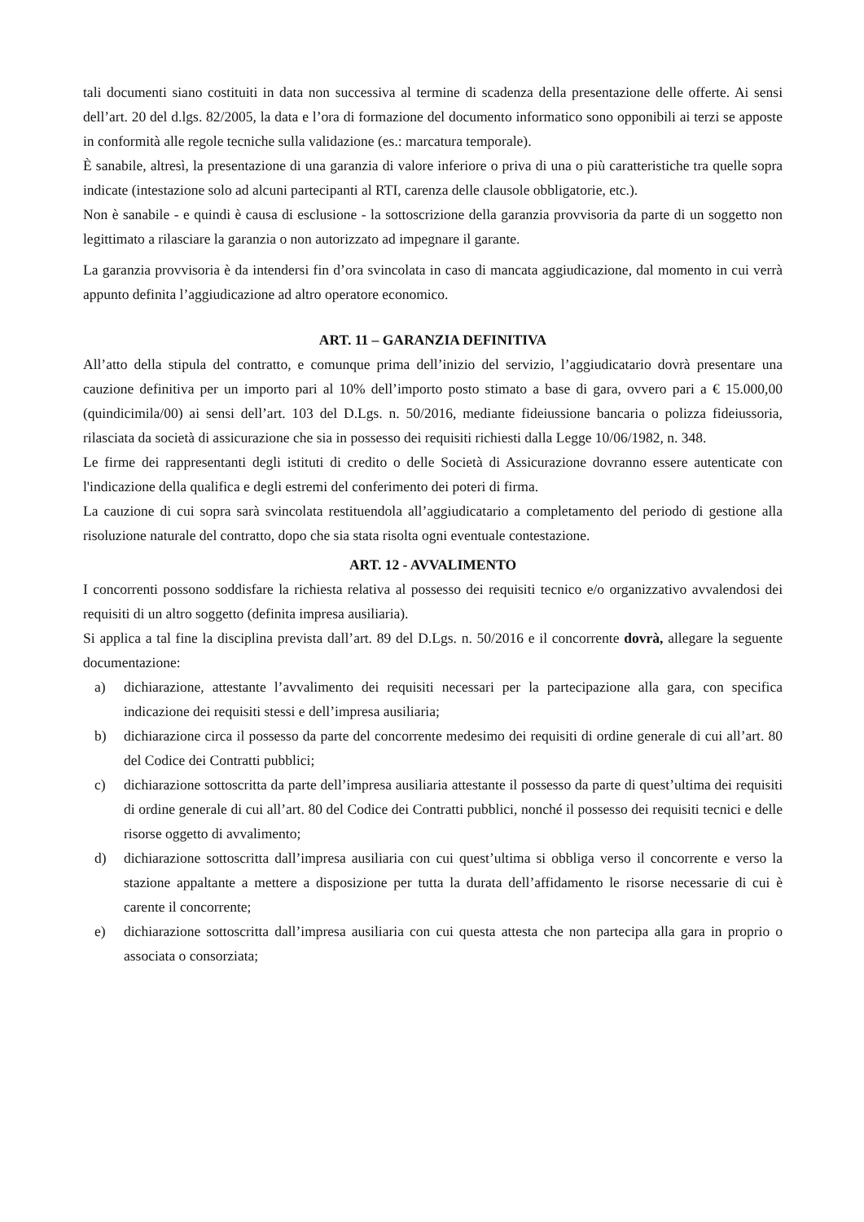tali documenti siano costituiti in data non successiva al termine di scadenza della presentazione delle offerte. Ai sensi dell’art. 20 del d.lgs. 82/2005, la data e l’ora di formazione del documento informatico sono opponibili ai terzi se apposte in conformità alle regole tecniche sulla validazione (es.: marcatura temporale).
È sanabile, altresì, la presentazione di una garanzia di valore inferiore o priva di una o più caratteristiche tra quelle sopra indicate (intestazione solo ad alcuni partecipanti al RTI, carenza delle clausole obbligatorie, etc.).
Non è sanabile - e quindi è causa di esclusione - la sottoscrizione della garanzia provvisoria da parte di un soggetto non legittimato a rilasciare la garanzia o non autorizzato ad impegnare il garante.
La garanzia provvisoria è da intendersi fin d’ora svincolata in caso di mancata aggiudicazione, dal momento in cui verrà appunto definita l’aggiudicazione ad altro operatore economico.
ART. 11 – GARANZIA DEFINITIVA
All’atto della stipula del contratto, e comunque prima dell’inizio del servizio, l’aggiudicatario dovrà presentare una cauzione definitiva per un importo pari al 10% dell’importo posto stimato a base di gara, ovvero pari a € 15.000,00 (quindicimila/00) ai sensi dell’art. 103 del D.Lgs. n. 50/2016, mediante fideiussione bancaria o polizza fideiussoria, rilasciata da società di assicurazione che sia in possesso dei requisiti richiesti dalla Legge 10/06/1982, n. 348.
Le firme dei rappresentanti degli istituti di credito o delle Società di Assicurazione dovranno essere autenticate con l'indicazione della qualifica e degli estremi del conferimento dei poteri di firma.
La cauzione di cui sopra sarà svincolata restituendola all’aggiudicatario a completamento del periodo di gestione alla risoluzione naturale del contratto, dopo che sia stata risolta ogni eventuale contestazione.
ART. 12 - AVVALIMENTO
I concorrenti possono soddisfare la richiesta relativa al possesso dei requisiti tecnico e/o organizzativo avvalendosi dei requisiti di un altro soggetto (definita impresa ausiliaria).
Si applica a tal fine la disciplina prevista dall’art. 89 del D.Lgs. n. 50/2016 e il concorrente dovrà, allegare la seguente documentazione:
a) dichiarazione, attestante l’avvalimento dei requisiti necessari per la partecipazione alla gara, con specifica indicazione dei requisiti stessi e dell’impresa ausiliaria;
b) dichiarazione circa il possesso da parte del concorrente medesimo dei requisiti di ordine generale di cui all’art. 80 del Codice dei Contratti pubblici;
c) dichiarazione sottoscritta da parte dell’impresa ausiliaria attestante il possesso da parte di quest’ultima dei requisiti di ordine generale di cui all’art. 80 del Codice dei Contratti pubblici, nonché il possesso dei requisiti tecnici e delle risorse oggetto di avvalimento;
d) dichiarazione sottoscritta dall’impresa ausiliaria con cui quest’ultima si obbliga verso il concorrente e verso la stazione appaltante a mettere a disposizione per tutta la durata dell’affidamento le risorse necessarie di cui è carente il concorrente;
e) dichiarazione sottoscritta dall’impresa ausiliaria con cui questa attesta che non partecipa alla gara in proprio o associata o consorziata;